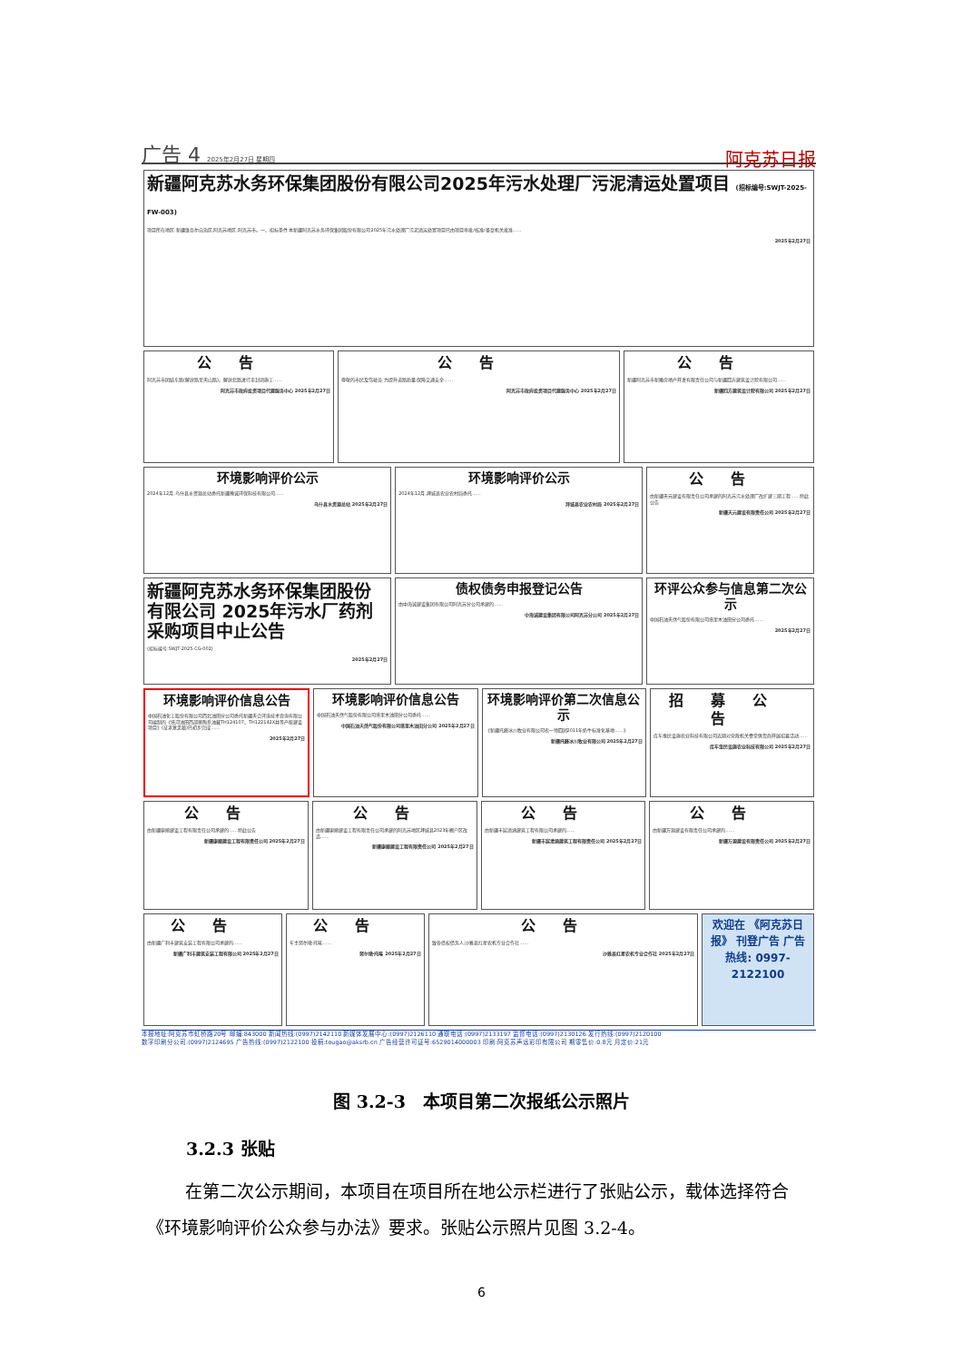广告 4 2025年2月27日 星期四
阿克苏日报
新疆阿克苏水务环保集团股份有限公司2025年污水处理厂污泥清运处置项目 (招标编号:SWJT-2025-FW-003)
项目所在地区:新疆维吾尔自治区,阿克苏地区,阿克苏市。一、招标条件 本新疆阿克苏水务环保集团股份有限公司2025年污水处理厂污泥清运处置项目已由项目审批/核准/备案机关批准……
2025年2月27日
公告
阿克苏市团结东路(解放路至天山路)、解放北路进行半封闭施工……
阿克苏市政府投资项目代建服务中心 2025年2月27日
公告
尊敬的市民及驾驶员:为提升道路质量,保障交通安全……
阿克苏市政府投资项目代建服务中心 2025年2月27日
公告
新疆阿克苏市新雕房地产开发有限责任公司与新疆四方建筑设计院有限公司……
新疆四方建筑设计院有限公司 2025年2月27日
环境影响评价公示
2024年12月,乌什县水资源总站委托新疆豫诚环保科技有限公司……
乌什县水资源总站 2025年2月27日
环境影响评价公示
2024年12月,拜城县农业农村局委托……
拜城县农业农村局 2025年2月27日
公告
由新疆天元建设有限责任公司承建的阿克苏污水处理厂改扩建三期工程……特此公告
新疆天元建设有限责任公司 2025年2月27日
新疆阿克苏水务环保集团股份有限公司 2025年污水厂药剂采购项目中止公告
(招标编号:SWJT-2025-CG-002)
2025年2月27日
债权债务申报登记公告
由中海诚建设集团有限公司阿克苏分公司承建的……
中海诚建设集团有限公司阿克苏分公司 2025年2月27日
环评公众参与信息第二次公示
中国石油天然气股份有限公司塔里木油田分公司委托……
2025年2月27日
环境影响评价信息公告
中国石油化工股份有限公司西北油田分公司委托新疆天合环境技术咨询有限公司编制的《塔河油田西部奥陶系油藏TH124107、TH122142X井等产能建设项目》(征求意见稿)已初步完成……
2025年2月27日
环境影响评价信息公告
中国石油天然气股份有限公司塔里木油田分公司委托……
中国石油天然气股份有限公司塔里木油田分公司 2025年2月27日
环境影响评价第二次信息公示
《新疆托峰冰川牧业有限公司农一师四团2011年奶牛标准化基地……》
新疆托峰冰川牧业有限公司 2025年2月27日
招募公告
库车惠民设施农业科技有限公司近期对党政机关食堂供货商开展招募活动……
库车惠民设施农业科技有限公司 2025年2月27日
公告
由新疆康顺建设工程有限责任公司承建的……特此公告
新疆康顺建设工程有限责任公司 2025年2月27日
公告
由新疆康顺建设工程有限责任公司承建的阿克苏地区拜城县2023年棚户区改造……
新疆康顺建设工程有限责任公司 2025年2月27日
公告
由新疆丰宸清涵建筑工程有限公司承建的……
新疆丰宸清涵建筑工程有限责任公司 2025年2月27日
公告
由新疆万源建设有限责任公司承建的……
新疆万源建设有限责任公司 2025年2月27日
公告
由新疆广利丰建筑安装工程有限公司承建的……
新疆广利丰建筑安装工程有限公司 2025年2月27日
公告
车主努尔墩·托喀……
努尔墩·托喀 2025年2月27日
公告
致各债权债务人:沙雅县红星农机专业合作社……
沙雅县红星农机专业合作社 2025年2月27日
欢迎在 《阿克苏日报》 刊登广告 广告热线: 0997-2122100
本报地址:阿克苏市虹桥路20号 邮编:843000 新闻热线:(0997)2142110 新媒体发展中心:(0997)2126110 通联电话:(0997)2133197 监督电话:(0997)2130126 发行热线:(0997)2120100
数字印刷分公司:(0997)2124695 广告热线:(0997)2122100 投稿:tougao@aksrb.cn 广告经营许可证号:6529014000003 印刷:阿克苏声远彩印有限公司 期零售价:0.8元 月定价:21元
图 3.2-3　本项目第二次报纸公示照片
3.2.3 张贴
在第二次公示期间，本项目在项目所在地公示栏进行了张贴公示，载体选择符合《环境影响评价公众参与办法》要求。张贴公示照片见图 3.2-4。
6